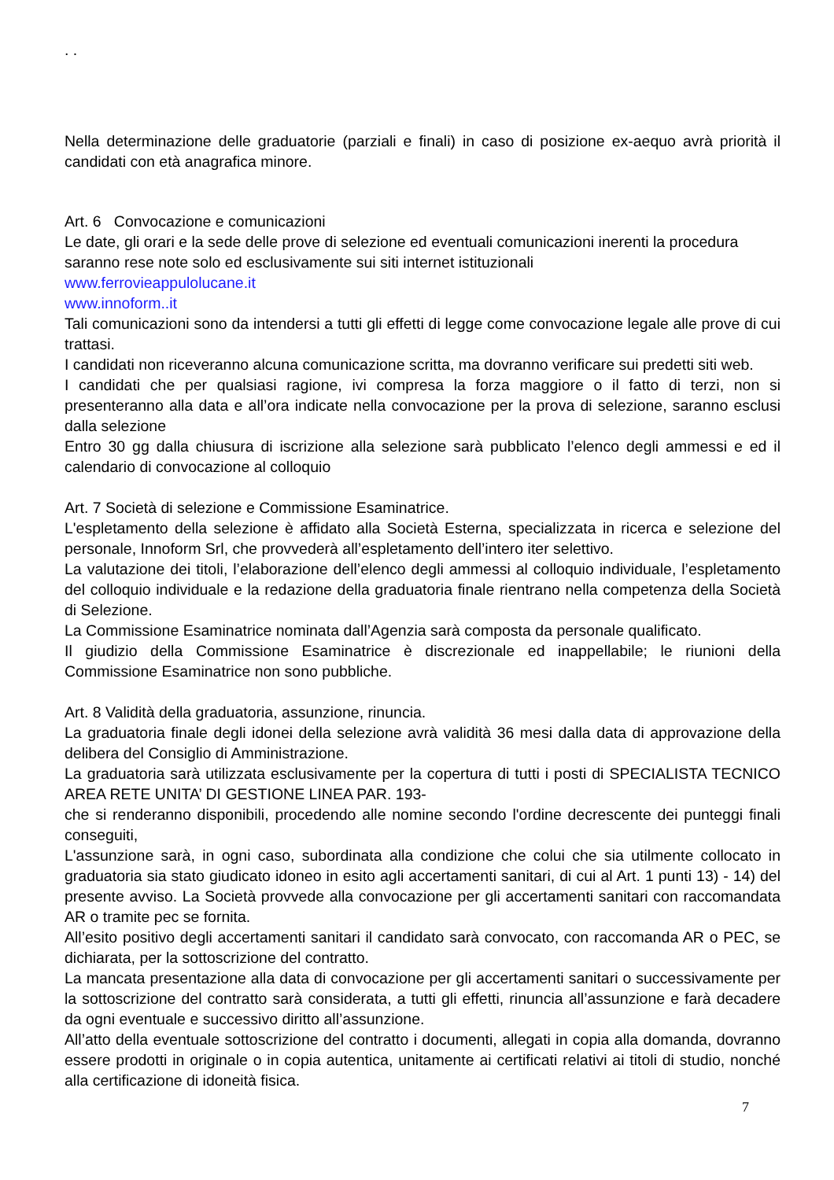. .
Nella determinazione delle graduatorie (parziali e finali) in caso di posizione ex-aequo avrà priorità il candidati con età anagrafica minore.
Art. 6 Convocazione e comunicazioni
Le date, gli orari e la sede delle prove di selezione ed eventuali comunicazioni inerenti la procedura saranno rese note solo ed esclusivamente sui siti internet istituzionali
www.ferrovieappulolucane.it
www.innoform..it
Tali comunicazioni sono da intendersi a tutti gli effetti di legge come convocazione legale alle prove di cui trattasi.
I candidati non riceveranno alcuna comunicazione scritta, ma dovranno verificare sui predetti siti web.
I candidati che per qualsiasi ragione, ivi compresa la forza maggiore o il fatto di terzi, non si presenteranno alla data e all’ora indicate nella convocazione per la prova di selezione, saranno esclusi dalla selezione
Entro 30 gg dalla chiusura di iscrizione alla selezione sarà pubblicato l’elenco degli ammessi e ed il calendario di convocazione al colloquio
Art. 7 Società di selezione e Commissione Esaminatrice.
L'espletamento della selezione è affidato alla Società Esterna, specializzata in ricerca e selezione del personale, Innoform Srl, che provvederà all’espletamento dell’intero iter selettivo.
La valutazione dei titoli, l’elaborazione dell’elenco degli ammessi al colloquio individuale, l’espletamento del colloquio individuale e la redazione della graduatoria finale rientrano nella competenza della Società di Selezione.
La Commissione Esaminatrice nominata dall’Agenzia sarà composta da personale qualificato.
Il giudizio della Commissione Esaminatrice è discrezionale ed inappellabile; le riunioni della Commissione Esaminatrice non sono pubbliche.
Art. 8 Validità della graduatoria, assunzione, rinuncia.
La graduatoria finale degli idonei della selezione avrà validità 36 mesi dalla data di approvazione della delibera del Consiglio di Amministrazione.
La graduatoria sarà utilizzata esclusivamente per la copertura di tutti i posti di SPECIALISTA TECNICO AREA RETE UNITA’ DI GESTIONE LINEA PAR. 193-
che si renderanno disponibili, procedendo alle nomine secondo l'ordine decrescente dei punteggi finali conseguiti,
L'assunzione sarà, in ogni caso, subordinata alla condizione che colui che sia utilmente collocato in graduatoria sia stato giudicato idoneo in esito agli accertamenti sanitari, di cui al Art. 1 punti 13) - 14) del presente avviso. La Società provvede alla convocazione per gli accertamenti sanitari con raccomandata AR o tramite pec se fornita.
All’esito positivo degli accertamenti sanitari il candidato sarà convocato, con raccomanda AR o PEC, se dichiarata, per la sottoscrizione del contratto.
La mancata presentazione alla data di convocazione per gli accertamenti sanitari o successivamente per la sottoscrizione del contratto sarà considerata, a tutti gli effetti, rinuncia all’assunzione e farà decadere da ogni eventuale e successivo diritto all’assunzione.
All’atto della eventuale sottoscrizione del contratto i documenti, allegati in copia alla domanda, dovranno essere prodotti in originale o in copia autentica, unitamente ai certificati relativi ai titoli di studio, nonché alla certificazione di idoneità fisica.
7